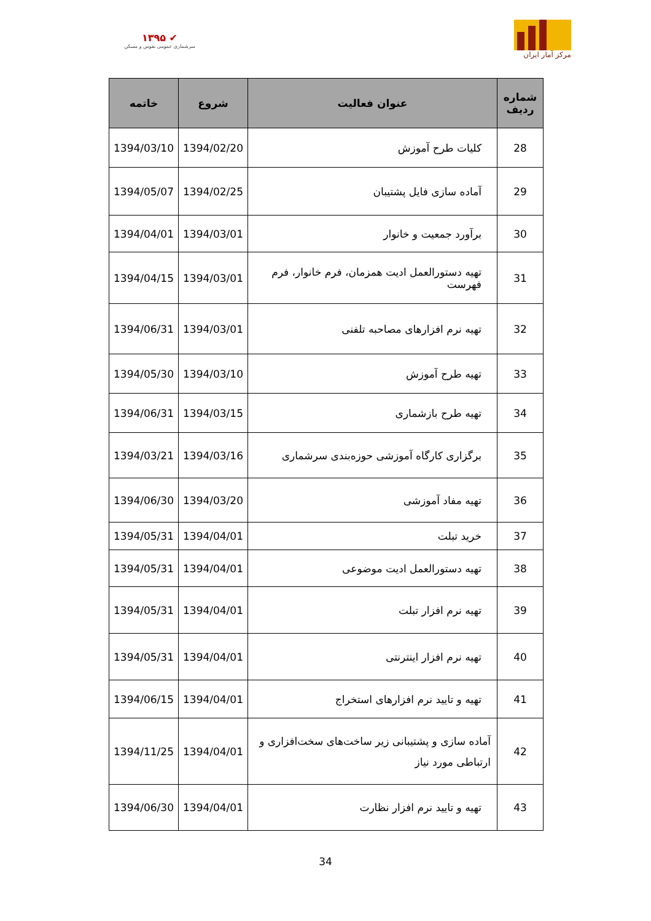۱۳۹۵ ✔
سرشماری عمومی نفوس و مسکن
مرکز آمار ایران
| شماره ردیف | عنوان فعالیت | شروع | خاتمه |
| --- | --- | --- | --- |
| 28 | کلیات طرح آموزش | 1394/02/20 | 1394/03/10 |
| 29 | آماده سازی فایل پشتیبان | 1394/02/25 | 1394/05/07 |
| 30 | برآورد جمعیت و خانوار | 1394/03/01 | 1394/04/01 |
| 31 | تهیه دستورالعمل ادیت همزمان، فرم خانوار، فرم فهرست | 1394/03/01 | 1394/04/15 |
| 32 | تهیه نرم افزارهای مصاحبه تلفنی | 1394/03/01 | 1394/06/31 |
| 33 | تهیه طرح آموزش | 1394/03/10 | 1394/05/30 |
| 34 | تهیه طرح بازشماری | 1394/03/15 | 1394/06/31 |
| 35 | برگزاری کارگاه آموزشی حوزه‌بندی سرشماری | 1394/03/16 | 1394/03/21 |
| 36 | تهیه مفاد آموزشی | 1394/03/20 | 1394/06/30 |
| 37 | خرید تبلت | 1394/04/01 | 1394/05/31 |
| 38 | تهیه دستورالعمل ادیت موضوعی | 1394/04/01 | 1394/05/31 |
| 39 | تهیه نرم افزار تبلت | 1394/04/01 | 1394/05/31 |
| 40 | تهیه نرم افزار اینترنتی | 1394/04/01 | 1394/05/31 |
| 41 | تهیه و تایید نرم افزارهای استخراج | 1394/04/01 | 1394/06/15 |
| 42 | آماده سازی و پشتیبانی زیر ساخت‌های سخت‌افزاری و ارتباطی مورد نیاز | 1394/04/01 | 1394/11/25 |
| 43 | تهیه و تایید نرم افزار نظارت | 1394/04/01 | 1394/06/30 |
34